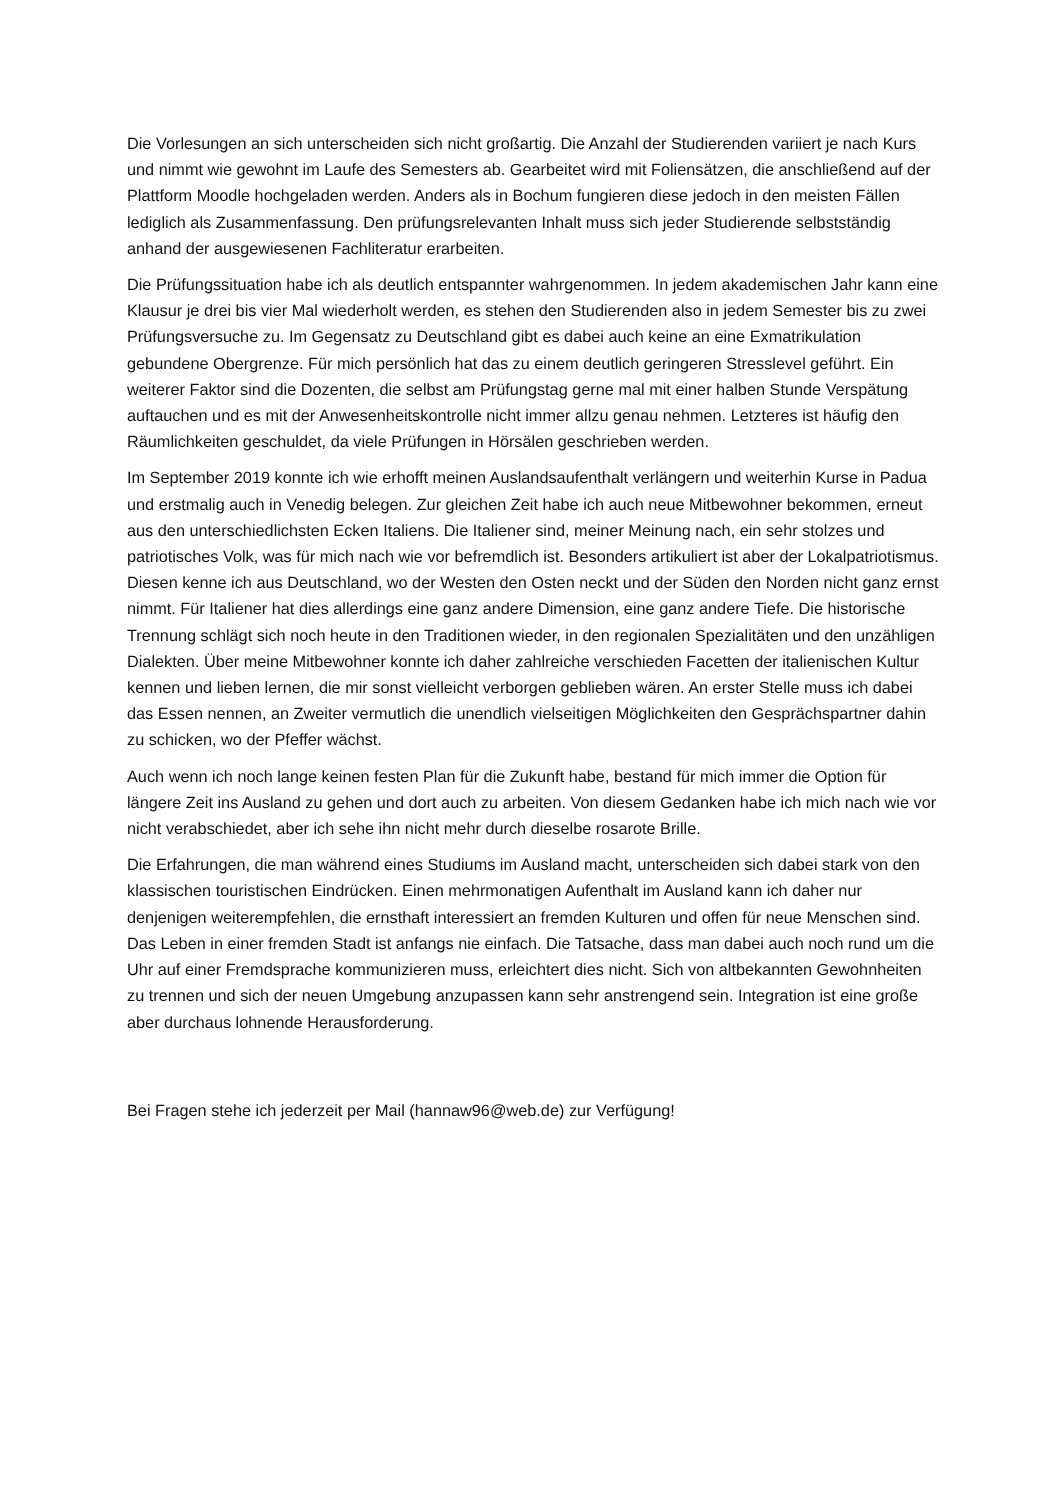Die Vorlesungen an sich unterscheiden sich nicht großartig. Die Anzahl der Studierenden variiert je nach Kurs und nimmt wie gewohnt im Laufe des Semesters ab. Gearbeitet wird mit Foliensätzen, die anschließend auf der Plattform Moodle hochgeladen werden. Anders als in Bochum fungieren diese jedoch in den meisten Fällen lediglich als Zusammenfassung. Den prüfungsrelevanten Inhalt muss sich jeder Studierende selbstständig anhand der ausgewiesenen Fachliteratur erarbeiten.
Die Prüfungssituation habe ich als deutlich entspannter wahrgenommen. In jedem akademischen Jahr kann eine Klausur je drei bis vier Mal wiederholt werden, es stehen den Studierenden also in jedem Semester bis zu zwei Prüfungsversuche zu. Im Gegensatz zu Deutschland gibt es dabei auch keine an eine Exmatrikulation gebundene Obergrenze. Für mich persönlich hat das zu einem deutlich geringeren Stresslevel geführt. Ein weiterer Faktor sind die Dozenten, die selbst am Prüfungstag gerne mal mit einer halben Stunde Verspätung auftauchen und es mit der Anwesenheitskontrolle nicht immer allzu genau nehmen. Letzteres ist häufig den Räumlichkeiten geschuldet, da viele Prüfungen in Hörsälen geschrieben werden.
Im September 2019 konnte ich wie erhofft meinen Auslandsaufenthalt verlängern und weiterhin Kurse in Padua und erstmalig auch in Venedig belegen. Zur gleichen Zeit habe ich auch neue Mitbewohner bekommen, erneut aus den unterschiedlichsten Ecken Italiens. Die Italiener sind, meiner Meinung nach, ein sehr stolzes und patriotisches Volk, was für mich nach wie vor befremdlich ist. Besonders artikuliert ist aber der Lokalpatriotismus. Diesen kenne ich aus Deutschland, wo der Westen den Osten neckt und der Süden den Norden nicht ganz ernst nimmt. Für Italiener hat dies allerdings eine ganz andere Dimension, eine ganz andere Tiefe. Die historische Trennung schlägt sich noch heute in den Traditionen wieder, in den regionalen Spezialitäten und den unzähligen Dialekten. Über meine Mitbewohner konnte ich daher zahlreiche verschieden Facetten der italienischen Kultur kennen und lieben lernen, die mir sonst vielleicht verborgen geblieben wären. An erster Stelle muss ich dabei das Essen nennen, an Zweiter vermutlich die unendlich vielseitigen Möglichkeiten den Gesprächspartner dahin zu schicken, wo der Pfeffer wächst.
Auch wenn ich noch lange keinen festen Plan für die Zukunft habe, bestand für mich immer die Option für längere Zeit ins Ausland zu gehen und dort auch zu arbeiten. Von diesem Gedanken habe ich mich nach wie vor nicht verabschiedet, aber ich sehe ihn nicht mehr durch dieselbe rosarote Brille.
Die Erfahrungen, die man während eines Studiums im Ausland macht, unterscheiden sich dabei stark von den klassischen touristischen Eindrücken. Einen mehrmonatigen Aufenthalt im Ausland kann ich daher nur denjenigen weiterempfehlen, die ernsthaft interessiert an fremden Kulturen und offen für neue Menschen sind. Das Leben in einer fremden Stadt ist anfangs nie einfach. Die Tatsache, dass man dabei auch noch rund um die Uhr auf einer Fremdsprache kommunizieren muss, erleichtert dies nicht. Sich von altbekannten Gewohnheiten zu trennen und sich der neuen Umgebung anzupassen kann sehr anstrengend sein. Integration ist eine große aber durchaus lohnende Herausforderung.
Bei Fragen stehe ich jederzeit per Mail (hannaw96@web.de) zur Verfügung!